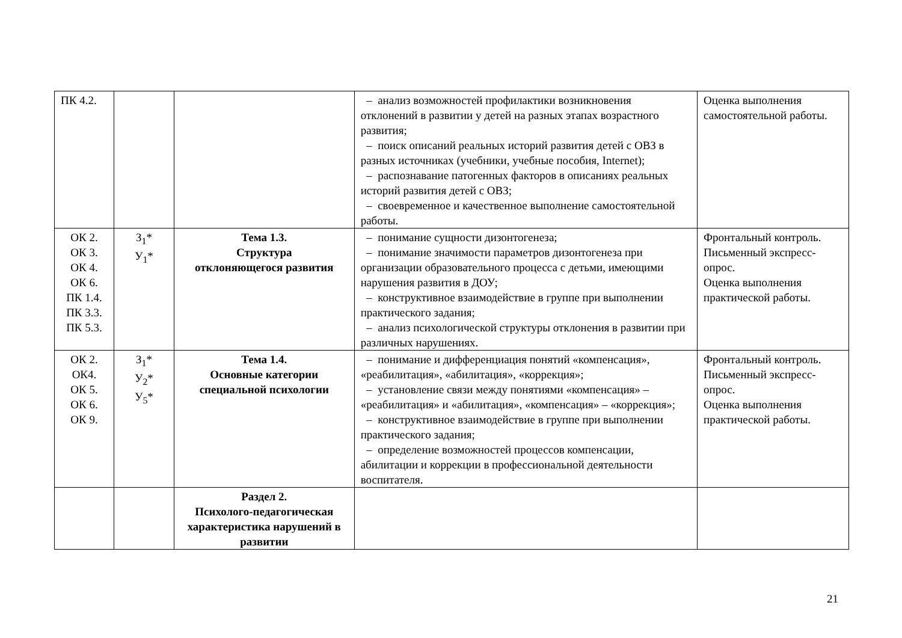| ПК 4.2. | | | – анализ возможностей профилактики возникновения отклонений в развитии у детей на разных этапах возрастного развития; – поиск описаний реальных историй развития детей с ОВЗ в разных источниках (учебники, учебные пособия, Internet); – распознавание патогенных факторов в описаниях реальных историй развития детей с ОВЗ; – своевременное и качественное выполнение самостоятельной работы. | Оценка выполнения самостоятельной работы. |
| ОК 2. ОК 3. ОК 4. ОК 6. ПК 1.4. ПК 3.3. ПК 5.3. | З<sub>1</sub>* У<sub>1</sub>* | Тема 1.3. Структура отклоняющегося развития | – понимание сущности дизонтогенеза; – понимание значимости параметров дизонтогенеза при организации образовательного процесса с детьми, имеющими нарушения развития в ДОУ; – конструктивное взаимодействие в группе при выполнении практического задания; – анализ психологической структуры отклонения в развитии при различных нарушениях. | Фронтальный контроль. Письменный экспресс-опрос. Оценка выполнения практической работы. |
| ОК 2. ОК4. ОК 5. ОК 6. ОК 9. | З<sub>1</sub>* У<sub>2</sub>* У<sub>5</sub>* | Тема 1.4. Основные категории специальной психологии | – понимание и дифференциация понятий «компенсация», «реабилитация», «абилитация», «коррекция»; – установление связи между понятиями «компенсация» – «реабилитация» и «абилитация», «компенсация» – «коррекция»; – конструктивное взаимодействие в группе при выполнении практического задания; – определение возможностей процессов компенсации, абилитации и коррекции в профессиональной деятельности воспитателя. | Фронтальный контроль. Письменный экспресс-опрос. Оценка выполнения практической работы. |
| | | Раздел 2. Психолого-педагогическая характеристика нарушений в развитии | | |
21